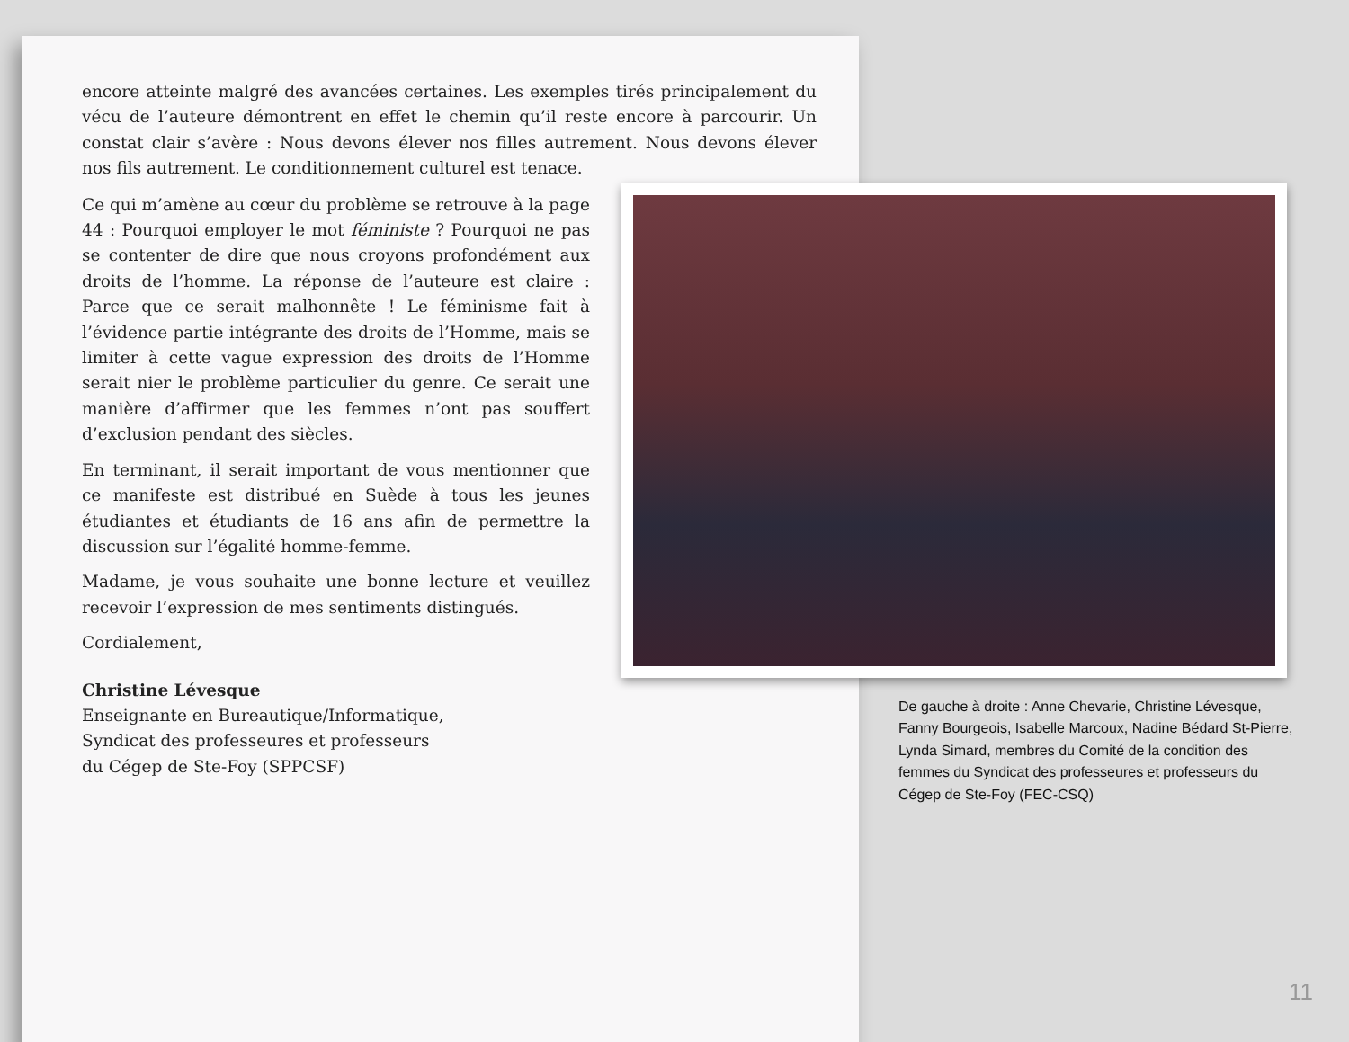encore atteinte malgré des avancées certaines. Les exemples tirés principalement du vécu de l’auteure démontrent en effet le chemin qu’il reste encore à parcourir. Un constat clair s’avère : Nous devons élever nos filles autrement. Nous devons élever nos fils autrement. Le conditionnement culturel est tenace.
Ce qui m’amène au cœur du problème se retrouve à la page 44 : Pourquoi employer le mot féministe ? Pourquoi ne pas se contenter de dire que nous croyons profondément aux droits de l’homme. La réponse de l’auteure est claire : Parce que ce serait malhonnête ! Le féminisme fait à l’évidence partie intégrante des droits de l’Homme, mais se limiter à cette vague expression des droits de l’Homme serait nier le problème particulier du genre. Ce serait une manière d’affirmer que les femmes n’ont pas souffert d’exclusion pendant des siècles.
En terminant, il serait important de vous mentionner que ce manifeste est distribué en Suède à tous les jeunes étudiantes et étudiants de 16 ans afin de permettre la discussion sur l’égalité homme-femme.
Madame, je vous souhaite une bonne lecture et veuillez recevoir l’expression de mes sentiments distingués.
Cordialement,
Christine Lévesque
Enseignante en Bureautique/Informatique,
Syndicat des professeures et professeurs
du Cégep de Ste-Foy (SPPCSF)
De gauche à droite : Anne Chevarie, Christine Lévesque, Fanny Bourgeois, Isabelle Marcoux, Nadine Bédard St-Pierre, Lynda Simard, membres du Comité de la condition des femmes du Syndicat des professeures et professeurs du Cégep de Ste-Foy (FEC-CSQ)
11